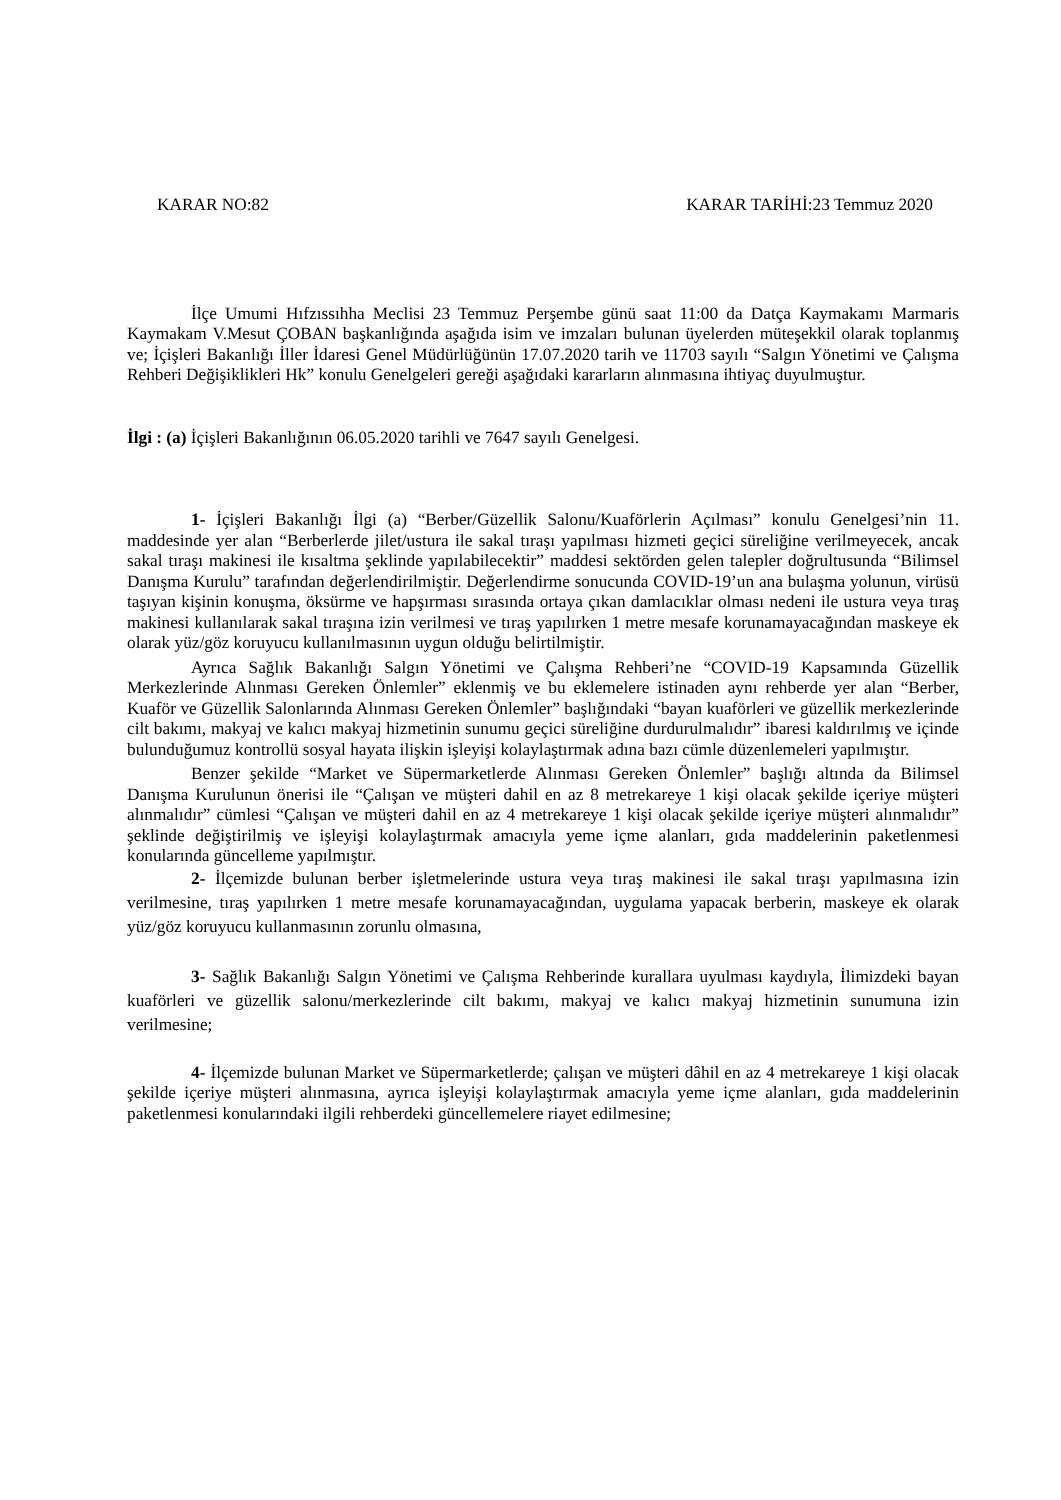KARAR NO:82 KARAR TARİHİ:23 Temmuz 2020
İlçe Umumi Hıfzıssıhha Meclisi 23 Temmuz Perşembe günü saat 11:00 da Datça Kaymakamı Marmaris Kaymakam V.Mesut ÇOBAN başkanlığında aşağıda isim ve imzaları bulunan üyelerden müteşekkil olarak toplanmış ve; İçişleri Bakanlığı İller İdaresi Genel Müdürlüğünün 17.07.2020 tarih ve 11703 sayılı “Salgın Yönetimi ve Çalışma Rehberi Değişiklikleri Hk” konulu Genelgeleri gereği aşağıdaki kararların alınmasına ihtiyaç duyulmuştur.
İlgi : (a) İçişleri Bakanlığının 06.05.2020 tarihli ve 7647 sayılı Genelgesi.
1- İçişleri Bakanlığı İlgi (a) “Berber/Güzellik Salonu/Kuaförlerin Açılması” konulu Genelgesi’nin 11. maddesinde yer alan “Berberlerde jilet/ustura ile sakal tıraşı yapılması hizmeti geçici süreliğine verilmeyecek, ancak sakal tıraşı makinesi ile kısaltma şeklinde yapılabilecektir” maddesi sektörden gelen talepler doğrultusunda “Bilimsel Danışma Kurulu” tarafından değerlendirilmiştir. Değerlendirme sonucunda COVID-19’un ana bulaşma yolunun, virüsü taşıyan kişinin konuşma, öksürme ve hapşırması sırasında ortaya çıkan damlacıklar olması nedeni ile ustura veya tıraş makinesi kullanılarak sakal tıraşına izin verilmesi ve tıraş yapılırken 1 metre mesafe korunamayacağından maskeye ek olarak yüz/göz koruyucu kullanılmasının uygun olduğu belirtilmiştir.
Ayrıca Sağlık Bakanlığı Salgın Yönetimi ve Çalışma Rehberi’ne “COVID-19 Kapsamında Güzellik Merkezlerinde Alınması Gereken Önlemler” eklenmiş ve bu eklemelere istinaden aynı rehberde yer alan “Berber, Kuaför ve Güzellik Salonlarında Alınması Gereken Önlemler” başlığındaki “bayan kuaförleri ve güzellik merkezlerinde cilt bakımı, makyaj ve kalıcı makyaj hizmetinin sunumu geçici süreliğine durdurulmalıdır” ibaresi kaldırılmış ve içinde bulunduğumuz kontrollü sosyal hayata ilişkin işleyişi kolaylaştırmak adına bazı cümle düzenlemeleri yapılmıştır.
Benzer şekilde “Market ve Süpermarketlerde Alınması Gereken Önlemler” başlığı altında da Bilimsel Danışma Kurulunun önerisi ile “Çalışan ve müşteri dahil en az 8 metrekareye 1 kişi olacak şekilde içeriye müşteri alınmalıdır” cümlesi “Çalışan ve müşteri dahil en az 4 metrekareye 1 kişi olacak şekilde içeriye müşteri alınmalıdır” şeklinde değiştirilmiş ve işleyişi kolaylaştırmak amacıyla yeme içme alanları, gıda maddelerinin paketlenmesi konularında güncelleme yapılmıştır.
2- İlçemizde bulunan berber işletmelerinde ustura veya tıraş makinesi ile sakal tıraşı yapılmasına izin verilmesine, tıraş yapılırken 1 metre mesafe korunamayacağından, uygulama yapacak berberin, maskeye ek olarak yüz/göz koruyucu kullanmasının zorunlu olmasına,
3- Sağlık Bakanlığı Salgın Yönetimi ve Çalışma Rehberinde kurallara uyulması kaydıyla, İlimizdeki bayan kuaförleri ve güzellik salonu/merkezlerinde cilt bakımı, makyaj ve kalıcı makyaj hizmetinin sunumuna izin verilmesine;
4- İlçemizde bulunan Market ve Süpermarketlerde; çalışan ve müşteri dâhil en az 4 metrekareye 1 kişi olacak şekilde içeriye müşteri alınmasına, ayrıca işleyişi kolaylaştırmak amacıyla yeme içme alanları, gıda maddelerinin paketlenmesi konularındaki ilgili rehberdeki güncellemelere riayet edilmesine;